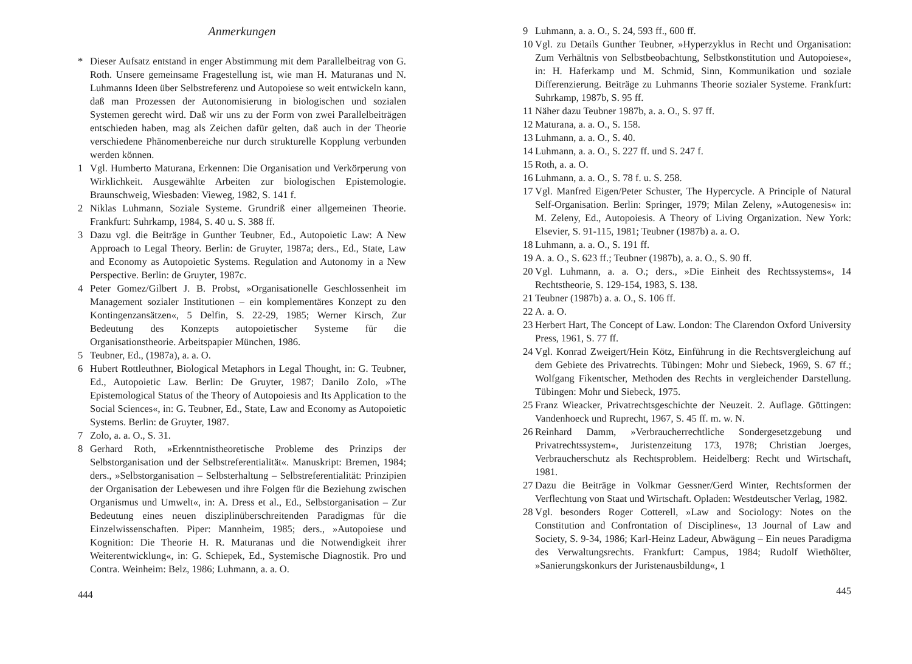Anmerkungen
* Dieser Aufsatz entstand in enger Abstimmung mit dem Parallelbeitrag von G. Roth. Unsere gemeinsame Fragestellung ist, wie man H. Maturanas und N. Luhmanns Ideen über Selbstreferenz und Autopoiese so weit entwickeln kann, daß man Prozessen der Autonomisierung in biologischen und sozialen Systemen gerecht wird. Daß wir uns zu der Form von zwei Parallelbeiträgen entschieden haben, mag als Zeichen dafür gelten, daß auch in der Theorie verschiedene Phänomenbereiche nur durch strukturelle Kopplung verbunden werden können.
1 Vgl. Humberto Maturana, Erkennen: Die Organisation und Verkörperung von Wirklichkeit. Ausgewählte Arbeiten zur biologischen Epistemologie. Braunschweig, Wiesbaden: Vieweg, 1982, S. 141 f.
2 Niklas Luhmann, Soziale Systeme. Grundriß einer allgemeinen Theorie. Frankfurt: Suhrkamp, 1984, S. 40 u. S. 388 ff.
3 Dazu vgl. die Beiträge in Gunther Teubner, Ed., Autopoietic Law: A New Approach to Legal Theory. Berlin: de Gruyter, 1987a; ders., Ed., State, Law and Economy as Autopoietic Systems. Regulation and Autonomy in a New Perspective. Berlin: de Gruyter, 1987c.
4 Peter Gomez/Gilbert J. B. Probst, »Organisationelle Geschlossenheit im Management sozialer Institutionen – ein komplementäres Konzept zu den Kontingenzansätzen«, 5 Delfin, S. 22-29, 1985; Werner Kirsch, Zur Bedeutung des Konzepts autopoietischer Systeme für die Organisationstheorie. Arbeitspapier München, 1986.
5 Teubner, Ed., (1987a), a. a. O.
6 Hubert Rottleuthner, Biological Metaphors in Legal Thought, in: G. Teubner, Ed., Autopoietic Law. Berlin: De Gruyter, 1987; Danilo Zolo, »The Epistemological Status of the Theory of Autopoiesis and Its Application to the Social Sciences«, in: G. Teubner, Ed., State, Law and Economy as Autopoietic Systems. Berlin: de Gruyter, 1987.
7 Zolo, a. a. O., S. 31.
8 Gerhard Roth, »Erkenntnistheoretische Probleme des Prinzips der Selbstorganisation und der Selbstreferentialität«. Manuskript: Bremen, 1984; ders., »Selbstorganisation – Selbsterhaltung – Selbstreferentialität: Prinzipien der Organisation der Lebewesen und ihre Folgen für die Beziehung zwischen Organismus und Umwelt«, in: A. Dress et al., Ed., Selbstorganisation – Zur Bedeutung eines neuen disziplinüberschreitenden Paradigmas für die Einzelwissenschaften. Piper: Mannheim, 1985; ders., »Autopoiese und Kognition: Die Theorie H. R. Maturanas und die Notwendigkeit ihrer Weiterentwicklung«, in: G. Schiepek, Ed., Systemische Diagnostik. Pro und Contra. Weinheim: Belz, 1986; Luhmann, a. a. O.
444
9 Luhmann, a. a. O., S. 24, 593 ff., 600 ff.
10 Vgl. zu Details Gunther Teubner, »Hyperzyklus in Recht und Organisation: Zum Verhältnis von Selbstbeobachtung, Selbstkonstitution und Autopoiese«, in: H. Haferkamp und M. Schmid, Sinn, Kommunikation und soziale Differenzierung. Beiträge zu Luhmanns Theorie sozialer Systeme. Frankfurt: Suhrkamp, 1987b, S. 95 ff.
11 Näher dazu Teubner 1987b, a. a. O., S. 97 ff.
12 Maturana, a. a. O., S. 158.
13 Luhmann, a. a. O., S. 40.
14 Luhmann, a. a. O., S. 227 ff. und S. 247 f.
15 Roth, a. a. O.
16 Luhmann, a. a. O., S. 78 f. u. S. 258.
17 Vgl. Manfred Eigen/Peter Schuster, The Hypercycle. A Principle of Natural Self-Organisation. Berlin: Springer, 1979; Milan Zeleny, »Autogenesis« in: M. Zeleny, Ed., Autopoiesis. A Theory of Living Organization. New York: Elsevier, S. 91-115, 1981; Teubner (1987b) a. a. O.
18 Luhmann, a. a. O., S. 191 ff.
19 A. a. O., S. 623 ff.; Teubner (1987b), a. a. O., S. 90 ff.
20 Vgl. Luhmann, a. a. O.; ders., »Die Einheit des Rechtssystems«, 14 Rechtstheorie, S. 129-154, 1983, S. 138.
21 Teubner (1987b) a. a. O., S. 106 ff.
22 A. a. O.
23 Herbert Hart, The Concept of Law. London: The Clarendon Oxford University Press, 1961, S. 77 ff.
24 Vgl. Konrad Zweigert/Hein Kötz, Einführung in die Rechtsvergleichung auf dem Gebiete des Privatrechts. Tübingen: Mohr und Siebeck, 1969, S. 67 ff.; Wolfgang Fikentscher, Methoden des Rechts in vergleichender Darstellung. Tübingen: Mohr und Siebeck, 1975.
25 Franz Wieacker, Privatrechtsgeschichte der Neuzeit. 2. Auflage. Göttingen: Vandenhoeck und Ruprecht, 1967, S. 45 ff. m. w. N.
26 Reinhard Damm, »Verbraucherrechtliche Sondergesetzgebung und Privatrechtssystem«, Juristenzeitung 173, 1978; Christian Joerges, Verbraucherschutz als Rechtsproblem. Heidelberg: Recht und Wirtschaft, 1981.
27 Dazu die Beiträge in Volkmar Gessner/Gerd Winter, Rechtsformen der Verflechtung von Staat und Wirtschaft. Opladen: Westdeutscher Verlag, 1982.
28 Vgl. besonders Roger Cotterell, »Law and Sociology: Notes on the Constitution and Confrontation of Disciplines«, 13 Journal of Law and Society, S. 9-34, 1986; Karl-Heinz Ladeur, Abwägung – Ein neues Paradigma des Verwaltungsrechts. Frankfurt: Campus, 1984; Rudolf Wiethölter, »Sanierungskonkurs der Juristenausbildung«, 1
445